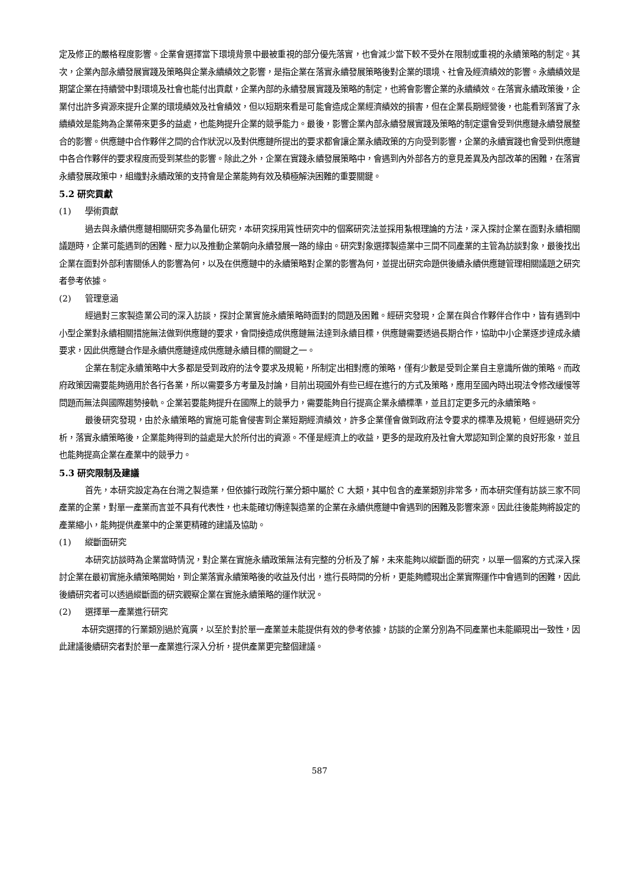定及修正的嚴格程度影響。企業會選擇當下環境背景中最被重視的部分優先落實，也會減少當下較不受外在限制或重視的永續策略的制定。其次，企業內部永續發展實踐及策略與企業永續績效之影響，是指企業在落實永續發展策略後對企業的環境、社會及經濟績效的影響。永續績效是期望企業在持續營中對環境及社會也能付出貢獻，企業內部的永續發展實踐及策略的制定，也將會影響企業的永續績效。在落實永續政策後，企業付出許多資源來提升企業的環境績效及社會績效，但以短期來看是可能會造成企業經濟績效的損害，但在企業長期經營後，也能看到落實了永續績效是能夠為企業帶來更多的益處，也能夠提升企業的競爭能力。最後，影響企業內部永續發展實踐及策略的制定還會受到供應鏈永續發展整合的影響。供應鏈中合作夥伴之間的合作狀況以及對供應鏈所提出的要求都會讓企業永續政策的方向受到影響，企業的永續實踐也會受到供應鏈中各合作夥伴的要求程度而受到某些的影響。除此之外，企業在實踐永續發展策略中，會遇到內外部各方的意見差異及內部改革的困難，在落實永續發展政策中，組織對永續政策的支持會是企業能夠有效及積極解決困難的重要關鍵。
5.2 研究貢獻
(1) 學術貢獻
過去與永續供應鏈相關研究多為量化研究，本研究採用質性研究中的個案研究法並採用紮根理論的方法，深入探討企業在面對永續相關議題時，企業可能遇到的困難、壓力以及推動企業朝向永續發展一路的緣由。研究對象選擇製造業中三間不同產業的主管為訪談對象，最後找出企業在面對外部利害關係人的影響為何，以及在供應鏈中的永續策略對企業的影響為何，並提出研究命題供後續永續供應鏈管理相關議題之研究者參考依據。
(2) 管理意涵
經過對三家製造業公司的深入訪談，探討企業實施永續策略時面對的問題及困難。經研究發現，企業在與合作夥伴合作中，皆有遇到中小型企業對永續相關措施無法做到供應鏈的要求，會間接造成供應鏈無法達到永續目標，供應鏈需要透過長期合作，協助中小企業逐步達成永續要求，因此供應鏈合作是永續供應鏈達成供應鏈永續目標的關鍵之一。
企業在制定永續策略中大多都是受到政府的法令要求及規範，所制定出相對應的策略，僅有少數是受到企業自主意識所做的策略。而政府政策因需要能夠適用於各行各業，所以需要多方考量及討論，目前出現國外有些已經在進行的方式及策略，應用至國內時出現法令修改緩慢等問題而無法與國際趨勢接軌。企業若要能夠提升在國際上的競爭力，需要能夠自行提高企業永續標準，並且訂定更多元的永續策略。
最後研究發現，由於永續策略的實施可能會侵害到企業短期經濟績效，許多企業僅會做到政府法令要求的標準及規範，但經過研究分析，落實永續策略後，企業能夠得到的益處是大於所付出的資源。不僅是經濟上的收益，更多的是政府及社會大眾認知到企業的良好形象，並且也能夠提高企業在產業中的競爭力。
5.3 研究限制及建議
首先，本研究設定為在台灣之製造業，但依據行政院行業分類中屬於 C 大類，其中包含的產業類別非常多，而本研究僅有訪談三家不同產業的企業，對單一產業而言並不具有代表性，也未能確切傳達製造業的企業在永續供應鏈中會遇到的困難及影響來源。因此往後能夠將設定的產業縮小，能夠提供產業中的企業更精確的建議及協助。
(1) 縱斷面研究
本研究訪談時為企業當時情況，對企業在實施永續政策無法有完整的分析及了解，未來能夠以縱斷面的研究，以單一個案的方式深入探討企業在最初實施永續策略開始，到企業落實永續策略後的收益及付出，進行長時間的分析，更能夠體現出企業實際運作中會遇到的困難，因此後續研究者可以透過縱斷面的研究觀察企業在實施永續策略的運作狀況。
(2) 選擇單一產業進行研究
本研究選擇的行業類別過於寬廣，以至於對於單一產業並未能提供有效的參考依據，訪談的企業分別為不同產業也未能顯現出一致性，因此建議後續研究者對於單一產業進行深入分析，提供產業更完整個建議。
587